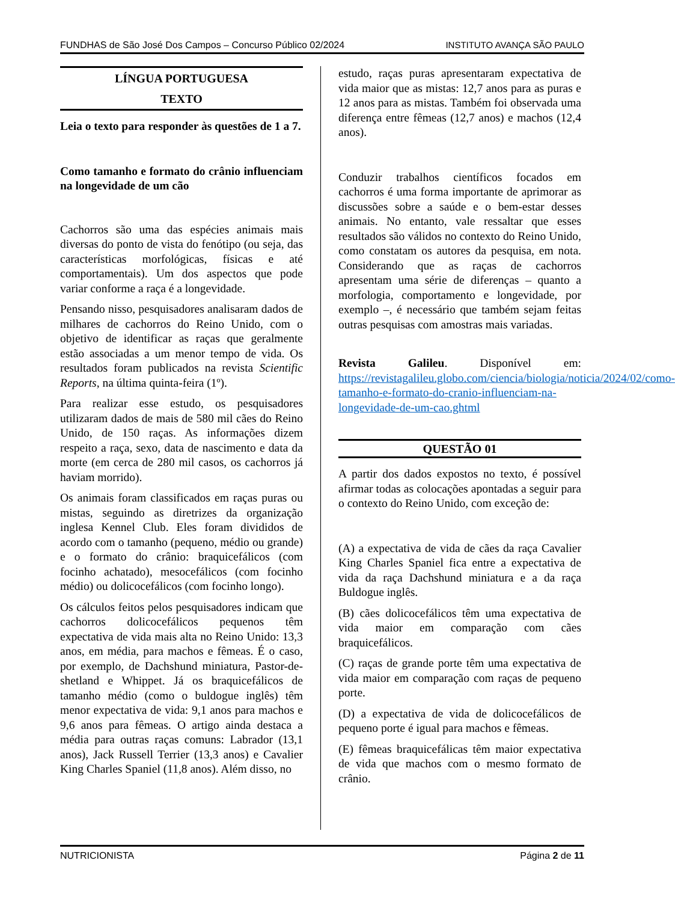FUNDHAS de São José Dos Campos – Concurso Público 02/2024 INSTITUTO AVANÇA SÃO PAULO
LÍNGUA PORTUGUESA
TEXTO
Leia o texto para responder às questões de 1 a 7.
Como tamanho e formato do crânio influenciam na longevidade de um cão
Cachorros são uma das espécies animais mais diversas do ponto de vista do fenótipo (ou seja, das características morfológicas, físicas e até comportamentais). Um dos aspectos que pode variar conforme a raça é a longevidade.
Pensando nisso, pesquisadores analisaram dados de milhares de cachorros do Reino Unido, com o objetivo de identificar as raças que geralmente estão associadas a um menor tempo de vida. Os resultados foram publicados na revista Scientific Reports, na última quinta-feira (1º).
Para realizar esse estudo, os pesquisadores utilizaram dados de mais de 580 mil cães do Reino Unido, de 150 raças. As informações dizem respeito a raça, sexo, data de nascimento e data da morte (em cerca de 280 mil casos, os cachorros já haviam morrido).
Os animais foram classificados em raças puras ou mistas, seguindo as diretrizes da organização inglesa Kennel Club. Eles foram divididos de acordo com o tamanho (pequeno, médio ou grande) e o formato do crânio: braquicefálicos (com focinho achatado), mesocefálicos (com focinho médio) ou dolicocefálicos (com focinho longo).
Os cálculos feitos pelos pesquisadores indicam que cachorros dolicocefálicos pequenos têm expectativa de vida mais alta no Reino Unido: 13,3 anos, em média, para machos e fêmeas. É o caso, por exemplo, de Dachshund miniatura, Pastor-de-shetland e Whippet. Já os braquicefálicos de tamanho médio (como o buldogue inglês) têm menor expectativa de vida: 9,1 anos para machos e 9,6 anos para fêmeas. O artigo ainda destaca a média para outras raças comuns: Labrador (13,1 anos), Jack Russell Terrier (13,3 anos) e Cavalier King Charles Spaniel (11,8 anos). Além disso, no
estudo, raças puras apresentaram expectativa de vida maior que as mistas: 12,7 anos para as puras e 12 anos para as mistas. Também foi observada uma diferença entre fêmeas (12,7 anos) e machos (12,4 anos).
Conduzir trabalhos científicos focados em cachorros é uma forma importante de aprimorar as discussões sobre a saúde e o bem-estar desses animais. No entanto, vale ressaltar que esses resultados são válidos no contexto do Reino Unido, como constatam os autores da pesquisa, em nota. Considerando que as raças de cachorros apresentam uma série de diferenças – quanto a morfologia, comportamento e longevidade, por exemplo –, é necessário que também sejam feitas outras pesquisas com amostras mais variadas.
Revista Galileu. Disponível em: https://revistagalileu.globo.com/ciencia/biologia/noticia/2024/02/como-tamanho-e-formato-do-cranio-influenciam-na-longevidade-de-um-cao.ghtml
QUESTÃO 01
A partir dos dados expostos no texto, é possível afirmar todas as colocações apontadas a seguir para o contexto do Reino Unido, com exceção de:
(A) a expectativa de vida de cães da raça Cavalier King Charles Spaniel fica entre a expectativa de vida da raça Dachshund miniatura e a da raça Buldogue inglês.
(B) cães dolicocefálicos têm uma expectativa de vida maior em comparação com cães braquicefálicos.
(C) raças de grande porte têm uma expectativa de vida maior em comparação com raças de pequeno porte.
(D) a expectativa de vida de dolicocefálicos de pequeno porte é igual para machos e fêmeas.
(E) fêmeas braquicefálicas têm maior expectativa de vida que machos com o mesmo formato de crânio.
NUTRICIONISTA Página 2 de 11